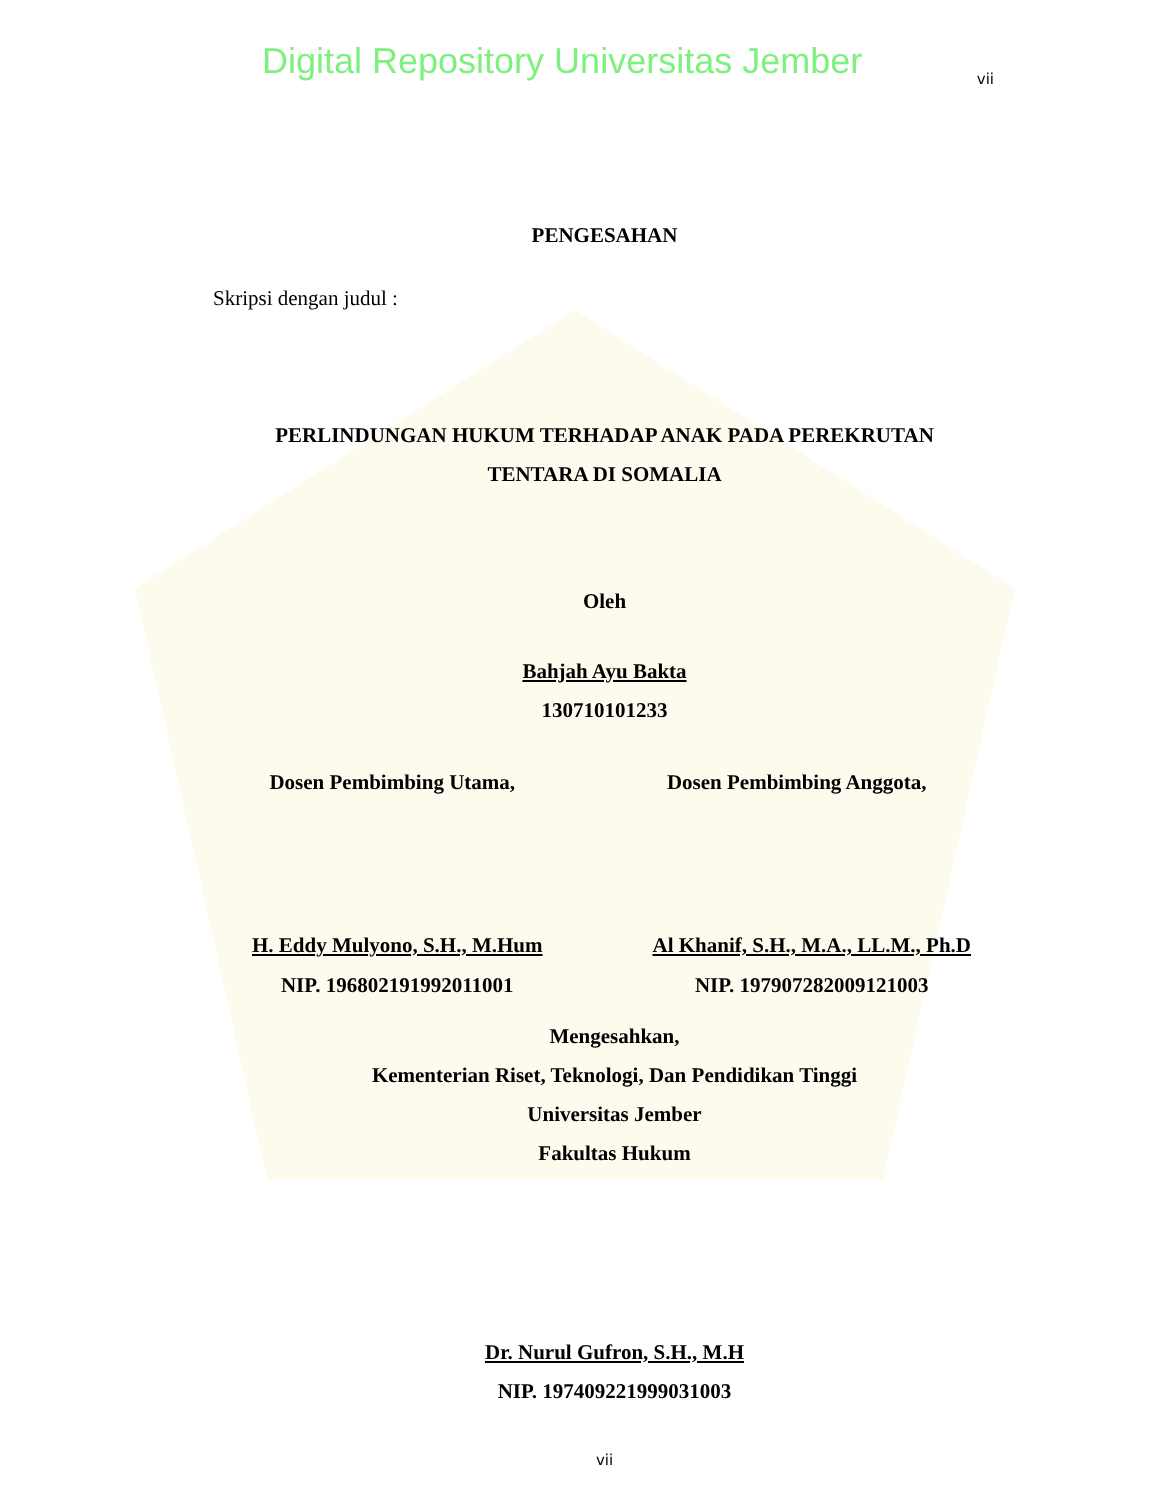Digital Repository Universitas Jember
vii
PENGESAHAN
Skripsi dengan judul :
PERLINDUNGAN HUKUM TERHADAP ANAK PADA PEREKRUTAN
TENTARA DI SOMALIA
Oleh
Bahjah Ayu Bakta
130710101233
Dosen Pembimbing Utama, Dosen Pembimbing Anggota,
H. Eddy Mulyono, S.H., M.Hum
NIP. 196802191992011001
Al Khanif, S.H., M.A., LL.M., Ph.D
NIP. 197907282009121003
Mengesahkan,
Kementerian Riset, Teknologi, Dan Pendidikan Tinggi
Universitas Jember
Fakultas Hukum
Dr. Nurul Gufron, S.H., M.H
NIP. 197409221999031003
vii